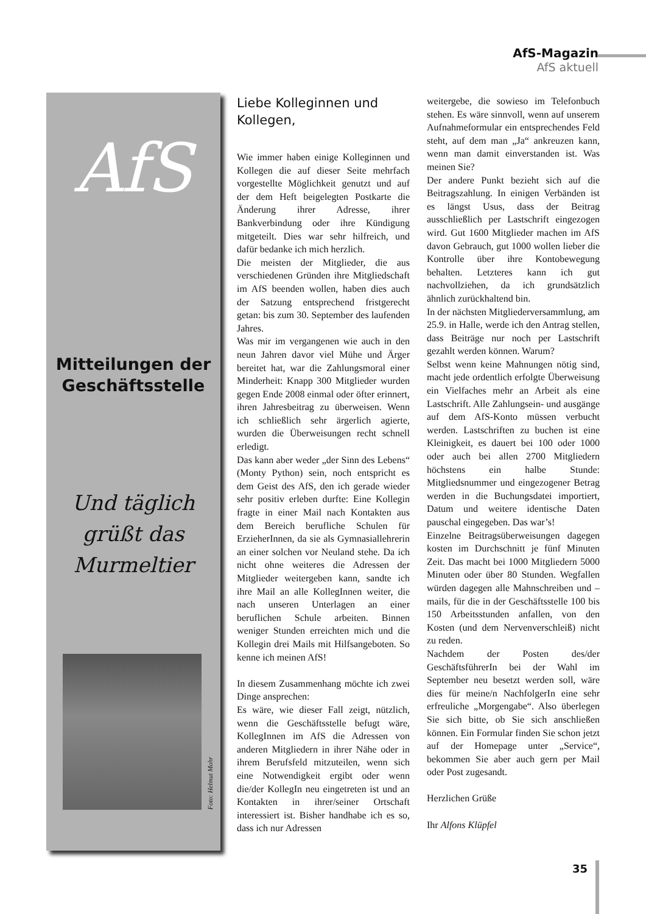AfS-Magazin
AfS aktuell
AfS
Mitteilungen der Geschäftsstelle
Und täglich
grüßt das
Murmeltier
Foto: Helmut Mohr
Liebe Kolleginnen und Kollegen,
Wie immer haben einige Kolleginnen und Kollegen die auf dieser Seite mehrfach vorgestellte Möglichkeit genutzt und auf der dem Heft beigelegten Postkarte die Änderung ihrer Adresse, ihrer Bankverbindung oder ihre Kündigung mitgeteilt. Dies war sehr hilfreich, und dafür bedanke ich mich herzlich.
Die meisten der Mitglieder, die aus verschiedenen Gründen ihre Mitgliedschaft im AfS beenden wollen, haben dies auch der Satzung entsprechend fristgerecht getan: bis zum 30. September des laufenden Jahres.
Was mir im vergangenen wie auch in den neun Jahren davor viel Mühe und Ärger bereitet hat, war die Zahlungsmoral einer Minderheit: Knapp 300 Mitglieder wurden gegen Ende 2008 einmal oder öfter erinnert, ihren Jahresbeitrag zu überweisen. Wenn ich schließlich sehr ärgerlich agierte, wurden die Überweisungen recht schnell erledigt.
Das kann aber weder „der Sinn des Lebens“ (Monty Python) sein, noch entspricht es dem Geist des AfS, den ich gerade wieder sehr positiv erleben durfte: Eine Kollegin fragte in einer Mail nach Kontakten aus dem Bereich berufliche Schulen für ErzieherInnen, da sie als Gymnasiallehrerin an einer solchen vor Neuland stehe. Da ich nicht ohne weiteres die Adressen der Mitglieder weitergeben kann, sandte ich ihre Mail an alle KollegInnen weiter, die nach unseren Unterlagen an einer beruflichen Schule arbeiten. Binnen weniger Stunden erreichten mich und die Kollegin drei Mails mit Hilfsangeboten. So kenne ich meinen AfS!
In diesem Zusammenhang möchte ich zwei Dinge ansprechen:
Es wäre, wie dieser Fall zeigt, nützlich, wenn die Geschäftsstelle befugt wäre, KollegInnen im AfS die Adressen von anderen Mitgliedern in ihrer Nähe oder in ihrem Berufsfeld mitzuteilen, wenn sich eine Notwendigkeit ergibt oder wenn die/der KollegIn neu eingetreten ist und an Kontakten in ihrer/seiner Ortschaft interessiert ist. Bisher handhabe ich es so, dass ich nur Adressen
weitergebe, die sowieso im Telefonbuch stehen. Es wäre sinnvoll, wenn auf unserem Aufnahmeformular ein entsprechendes Feld steht, auf dem man „Ja“ ankreuzen kann, wenn man damit einverstanden ist. Was meinen Sie?
Der andere Punkt bezieht sich auf die Beitragszahlung. In einigen Verbänden ist es längst Usus, dass der Beitrag ausschließlich per Lastschrift eingezogen wird. Gut 1600 Mitglieder machen im AfS davon Gebrauch, gut 1000 wollen lieber die Kontrolle über ihre Kontobewegung behalten. Letzteres kann ich gut nachvollziehen, da ich grundsätzlich ähnlich zurückhaltend bin.
In der nächsten Mitgliederversammlung, am 25.9. in Halle, werde ich den Antrag stellen, dass Beiträge nur noch per Lastschrift gezahlt werden können. Warum?
Selbst wenn keine Mahnungen nötig sind, macht jede ordentlich erfolgte Überweisung ein Vielfaches mehr an Arbeit als eine Lastschrift. Alle Zahlungsein- und ausgänge auf dem AfS-Konto müssen verbucht werden. Lastschriften zu buchen ist eine Kleinigkeit, es dauert bei 100 oder 1000 oder auch bei allen 2700 Mitgliedern höchstens ein halbe Stunde: Mitgliedsnummer und eingezogener Betrag werden in die Buchungsdatei importiert, Datum und weitere identische Daten pauschal eingegeben. Das war’s!
Einzelne Beitragsüberweisungen dagegen kosten im Durchschnitt je fünf Minuten Zeit. Das macht bei 1000 Mitgliedern 5000 Minuten oder über 80 Stunden. Wegfallen würden dagegen alle Mahnschreiben und –mails, für die in der Geschäftsstelle 100 bis 150 Arbeitsstunden anfallen, von den Kosten (und dem Nervenverschleiß) nicht zu reden.
Nachdem der Posten des/der GeschäftsführerIn bei der Wahl im September neu besetzt werden soll, wäre dies für meine/n NachfolgerIn eine sehr erfreuliche „Morgengabe“. Also überlegen Sie sich bitte, ob Sie sich anschließen können. Ein Formular finden Sie schon jetzt auf der Homepage unter „Service“, bekommen Sie aber auch gern per Mail oder Post zugesandt.
Herzlichen Grüße
Ihr Alfons Klüpfel
35